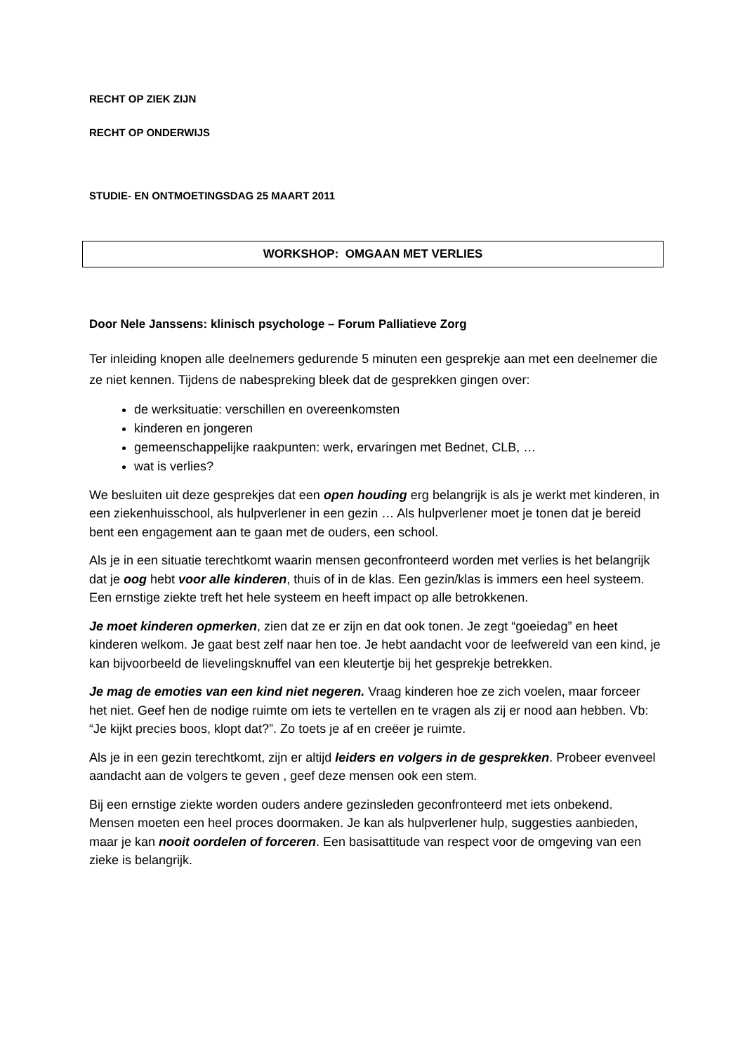RECHT OP ZIEK ZIJN
RECHT OP ONDERWIJS
STUDIE- EN ONTMOETINGSDAG 25 MAART 2011
WORKSHOP: OMGAAN MET VERLIES
Door Nele Janssens: klinisch psychologe – Forum Palliatieve Zorg
Ter inleiding knopen alle deelnemers gedurende 5 minuten een gesprekje aan met een deelnemer die ze niet kennen. Tijdens de nabespreking bleek dat de gesprekken gingen over:
de werksituatie: verschillen en overeenkomsten
kinderen en jongeren
gemeenschappelijke raakpunten: werk, ervaringen met Bednet, CLB, …
wat is verlies?
We besluiten uit deze gesprekjes dat een open houding erg belangrijk is als je werkt met kinderen, in een ziekenhuisschool, als hulpverlener in een gezin … Als hulpverlener moet je tonen dat je bereid bent een engagement aan te gaan met de ouders, een school.
Als je in een situatie terechtkomt waarin mensen geconfronteerd worden met verlies is het belangrijk dat je oog hebt voor alle kinderen, thuis of in de klas. Een gezin/klas is immers een heel systeem. Een ernstige ziekte treft het hele systeem en heeft impact op alle betrokkenen.
Je moet kinderen opmerken, zien dat ze er zijn en dat ook tonen. Je zegt “goeiedag” en heet kinderen welkom. Je gaat best zelf naar hen toe. Je hebt aandacht voor de leefwereld van een kind, je kan bijvoorbeeld de lievelingsknuffel van een kleutertje bij het gesprekje betrekken.
Je mag de emoties van een kind niet negeren. Vraag kinderen hoe ze zich voelen, maar forceer het niet. Geef hen de nodige ruimte om iets te vertellen en te vragen als zij er nood aan hebben. Vb: “Je kijkt precies boos, klopt dat?”. Zo toets je af en creëer je ruimte.
Als je in een gezin terechtkomt, zijn er altijd leiders en volgers in de gesprekken. Probeer evenveel aandacht aan de volgers te geven , geef deze mensen ook een stem.
Bij een ernstige ziekte worden ouders andere gezinsleden geconfronteerd met iets onbekend. Mensen moeten een heel proces doormaken. Je kan als hulpverlener hulp, suggesties aanbieden, maar je kan nooit oordelen of forceren. Een basisattitude van respect voor de omgeving van een zieke is belangrijk.